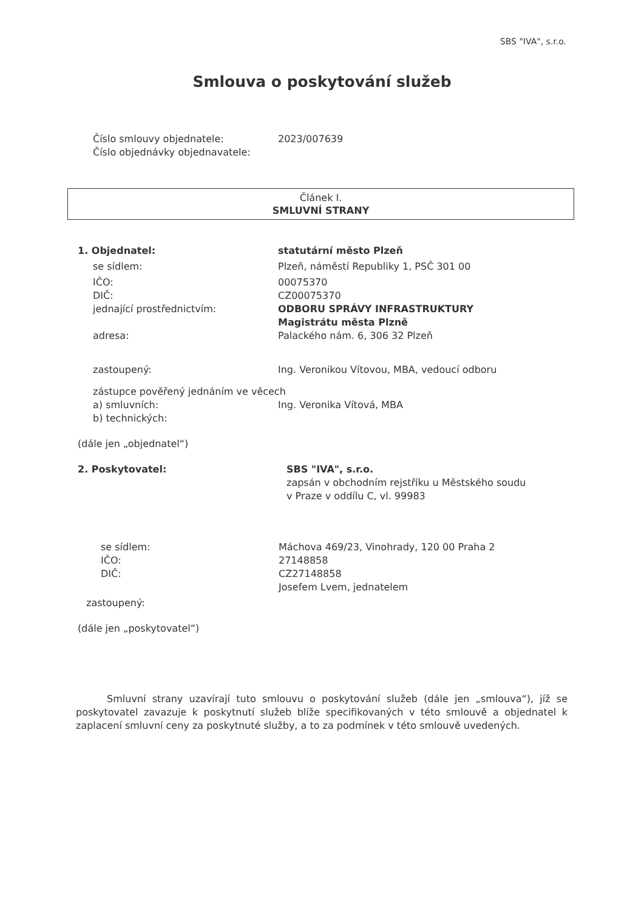SBS "IVA", s.r.o.
Smlouva o poskytování služeb
Číslo smlouvy objednatele: 2023/007639
Číslo objednávky objednavatele:
Článek I.
SMLUVNÍ STRANY
1. Objednatel: statutární město Plzeň
se sídlem: Plzeň, náměstí Republiky 1, PSČ 301 00
IČO: 00075370
DIČ: CZ00075370
jednající prostřednictvím: ODBORU SPRÁVY INFRASTRUKTURY
Magistrátu města Plzně
adresa: Palackého nám. 6, 306 32 Plzeň
zastoupený: Ing. Veronikou Vítovou, MBA, vedoucí odboru
zástupce pověřený jednáním ve věcech
a) smluvních: Ing. Veronika Vítová, MBA
b) technických:
(dále jen „objednatel“)
2. Poskytovatel: SBS "IVA", s.r.o.
zapsán v obchodním rejstříku u Městského soudu
v Praze v oddílu C, vl. 99983
se sídlem:
IČO:
DIČ: Máchova 469/23, Vinohrady, 120 00 Praha 2
27148858
CZ27148858
Josefem Lvem, jednatelem
zastoupený:
(dále jen „poskytovatel“)
Smluvní strany uzavírají tuto smlouvu o poskytování služeb (dále jen „smlouva“), jíž se poskytovatel zavazuje k poskytnutí služeb blíže specifikovaných v této smlouvě a objednatel k zaplacení smluvní ceny za poskytnuté služby, a to za podmínek v této smlouvě uvedených.